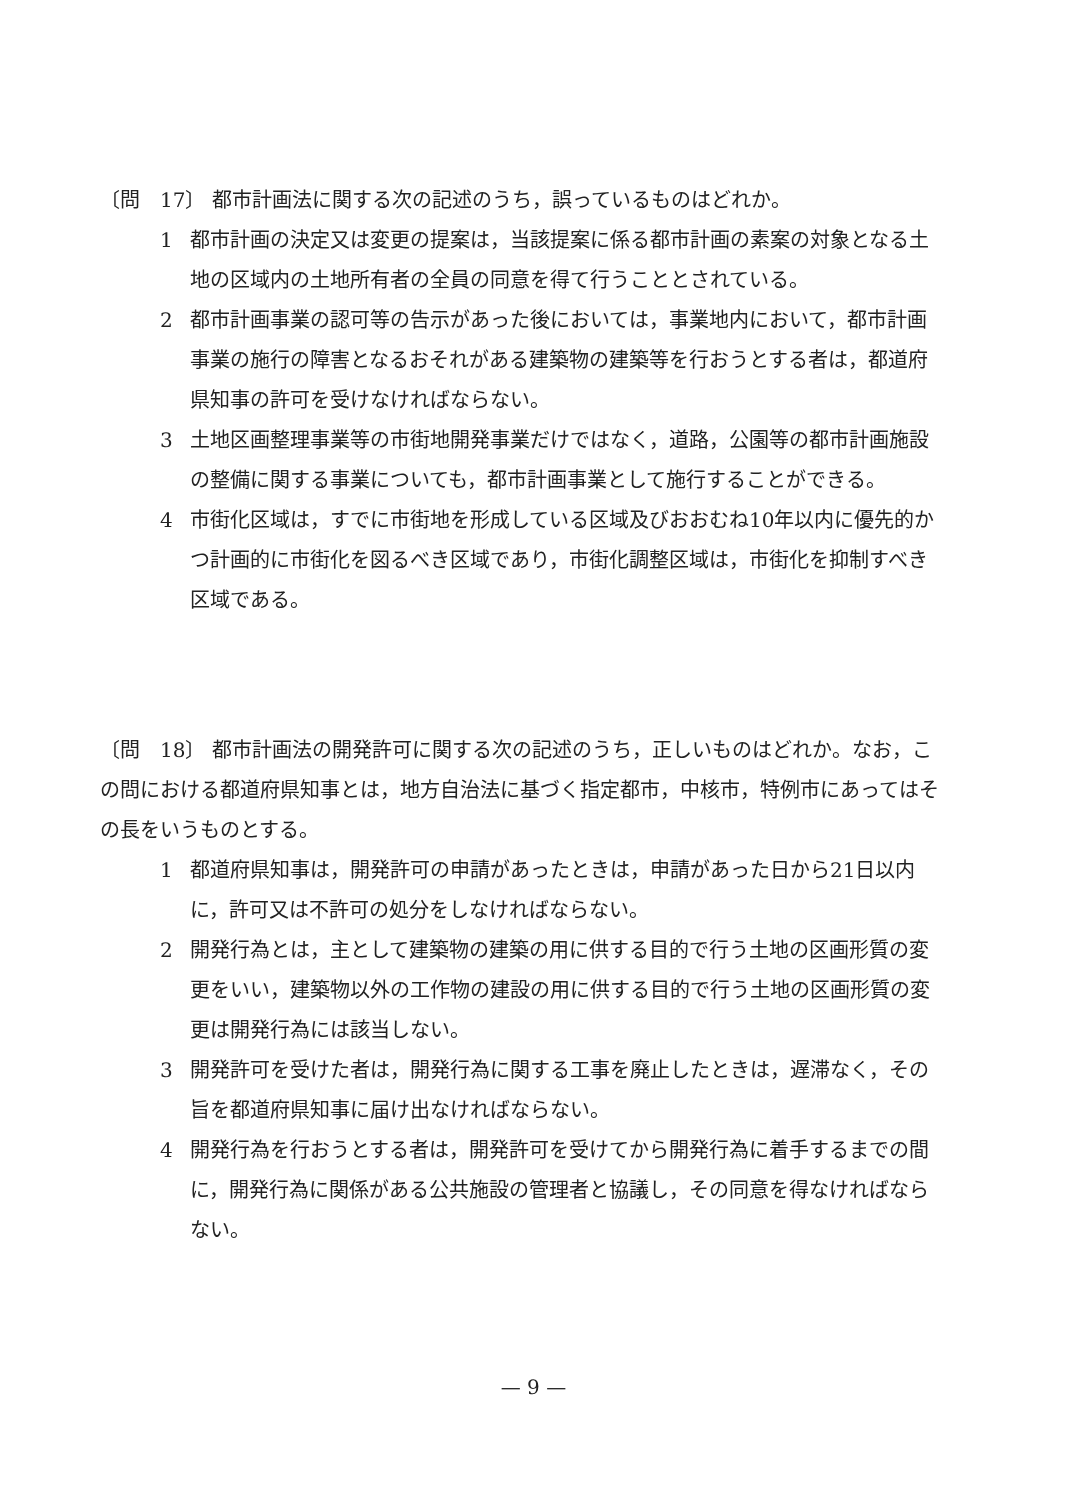〔問　17〕 都市計画法に関する次の記述のうち，誤っているものはどれか。
1 都市計画の決定又は変更の提案は，当該提案に係る都市計画の素案の対象となる土地の区域内の土地所有者の全員の同意を得て行うこととされている。
2 都市計画事業の認可等の告示があった後においては，事業地内において，都市計画事業の施行の障害となるおそれがある建築物の建築等を行おうとする者は，都道府県知事の許可を受けなければならない。
3 土地区画整理事業等の市街地開発事業だけではなく，道路，公園等の都市計画施設の整備に関する事業についても，都市計画事業として施行することができる。
4 市街化区域は，すでに市街地を形成している区域及びおおむね10年以内に優先的かつ計画的に市街化を図るべき区域であり，市街化調整区域は，市街化を抑制すべき区域である。
〔問　18〕 都市計画法の開発許可に関する次の記述のうち，正しいものはどれか。なお，この問における都道府県知事とは，地方自治法に基づく指定都市，中核市，特例市にあってはその長をいうものとする。
1 都道府県知事は，開発許可の申請があったときは，申請があった日から21日以内に，許可又は不許可の処分をしなければならない。
2 開発行為とは，主として建築物の建築の用に供する目的で行う土地の区画形質の変更をいい，建築物以外の工作物の建設の用に供する目的で行う土地の区画形質の変更は開発行為には該当しない。
3 開発許可を受けた者は，開発行為に関する工事を廃止したときは，遅滞なく，その旨を都道府県知事に届け出なければならない。
4 開発行為を行おうとする者は，開発許可を受けてから開発行為に着手するまでの間に，開発行為に関係がある公共施設の管理者と協議し，その同意を得なければならない。
— 9 —